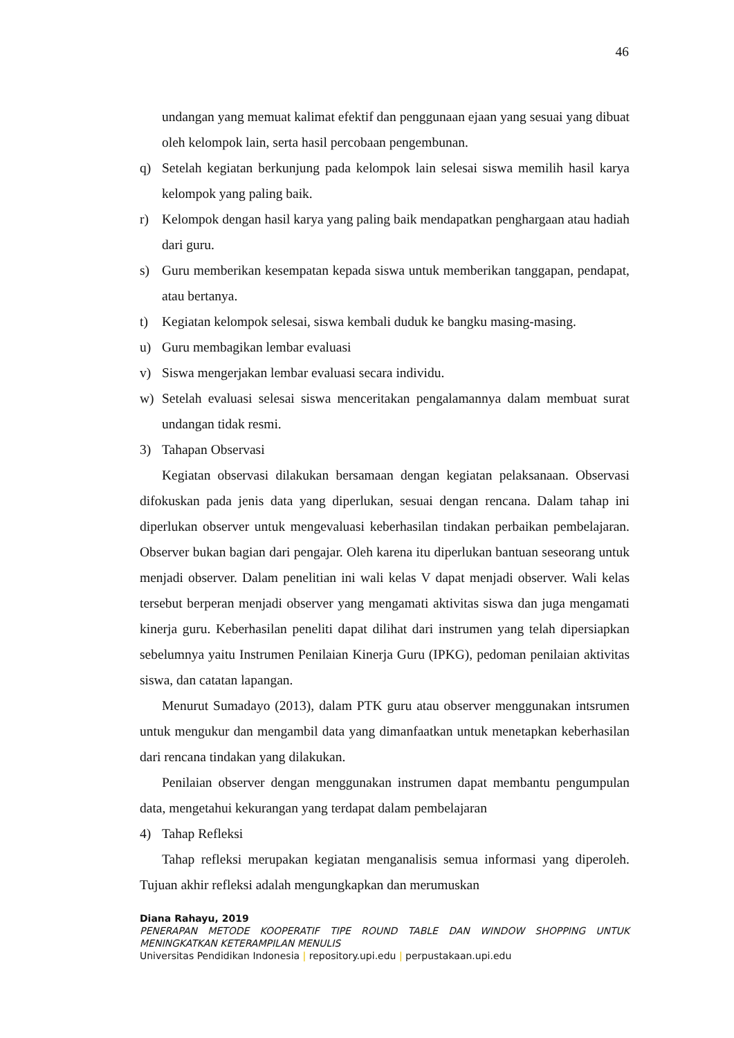46
undangan yang memuat kalimat efektif dan penggunaan ejaan yang sesuai yang dibuat oleh kelompok lain, serta hasil percobaan pengembunan.
q) Setelah kegiatan berkunjung pada kelompok lain selesai siswa memilih hasil karya kelompok yang paling baik.
r) Kelompok dengan hasil karya yang paling baik mendapatkan penghargaan atau hadiah dari guru.
s) Guru memberikan kesempatan kepada siswa untuk memberikan tanggapan, pendapat, atau bertanya.
t) Kegiatan kelompok selesai, siswa kembali duduk ke bangku masing-masing.
u) Guru membagikan lembar evaluasi
v) Siswa mengerjakan lembar evaluasi secara individu.
w) Setelah evaluasi selesai siswa menceritakan pengalamannya dalam membuat surat undangan tidak resmi.
3) Tahapan Observasi
Kegiatan observasi dilakukan bersamaan dengan kegiatan pelaksanaan. Observasi difokuskan pada jenis data yang diperlukan, sesuai dengan rencana. Dalam tahap ini diperlukan observer untuk mengevaluasi keberhasilan tindakan perbaikan pembelajaran. Observer bukan bagian dari pengajar. Oleh karena itu diperlukan bantuan seseorang untuk menjadi observer. Dalam penelitian ini wali kelas V dapat menjadi observer. Wali kelas tersebut berperan menjadi observer yang mengamati aktivitas siswa dan juga mengamati kinerja guru. Keberhasilan peneliti dapat dilihat dari instrumen yang telah dipersiapkan sebelumnya yaitu Instrumen Penilaian Kinerja Guru (IPKG), pedoman penilaian aktivitas siswa, dan catatan lapangan.
Menurut Sumadayo (2013), dalam PTK guru atau observer menggunakan intsrumen untuk mengukur dan mengambil data yang dimanfaatkan untuk menetapkan keberhasilan dari rencana tindakan yang dilakukan.
Penilaian observer dengan menggunakan instrumen dapat membantu pengumpulan data, mengetahui kekurangan yang terdapat dalam pembelajaran
4) Tahap Refleksi
Tahap refleksi merupakan kegiatan menganalisis semua informasi yang diperoleh. Tujuan akhir refleksi adalah mengungkapkan dan merumuskan
Diana Rahayu, 2019
PENERAPAN METODE KOOPERATIF TIPE ROUND TABLE DAN WINDOW SHOPPING UNTUK
MENINGKATKAN KETERAMPILAN MENULIS
Universitas Pendidikan Indonesia | repository.upi.edu | perpustakaan.upi.edu